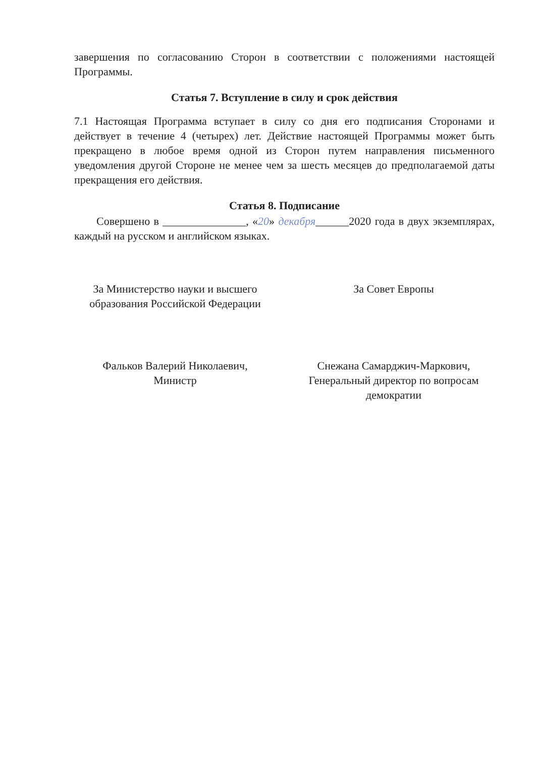завершения по согласованию Сторон в соответствии с положениями настоящей Программы.
Статья 7. Вступление в силу и срок действия
7.1 Настоящая Программа вступает в силу со дня его подписания Сторонами и действует в течение 4 (четырех) лет. Действие настоящей Программы может быть прекращено в любое время одной из Сторон путем направления письменного уведомления другой Стороне не менее чем за шесть месяцев до предполагаемой даты прекращения его действия.
Статья 8. Подписание
Совершено в _______________, «20» декабря______2020 года в двух экземплярах, каждый на русском и английском языках.
За Министерство науки и высшего
образования Российской Федерации
Фальков Валерий Николаевич,
Министр
За Совет Европы
Снежана Самарджич-Маркович,
Генеральный директор по вопросам
демократии